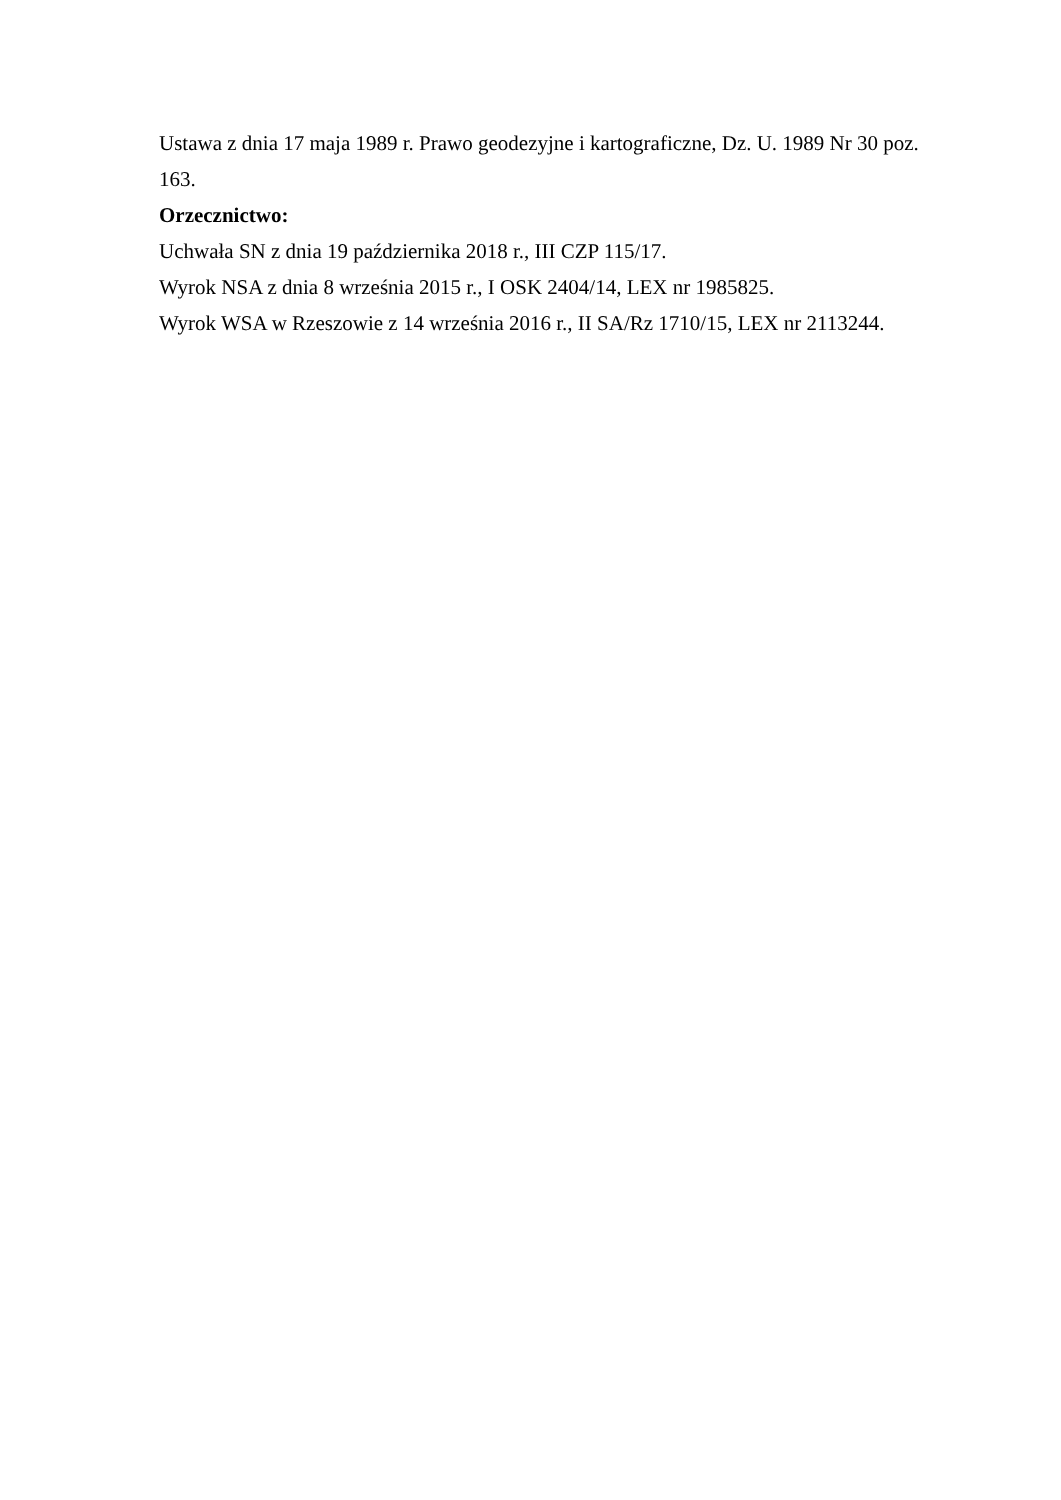Ustawa z dnia 17 maja 1989 r. Prawo geodezyjne i kartograficzne, Dz. U. 1989 Nr 30 poz. 163.
Orzecznictwo:
Uchwała SN z dnia 19 października 2018 r., III CZP 115/17.
Wyrok NSA z dnia 8 września 2015 r., I OSK 2404/14, LEX nr 1985825.
Wyrok WSA w Rzeszowie z 14 września 2016 r., II SA/Rz 1710/15, LEX nr 2113244.